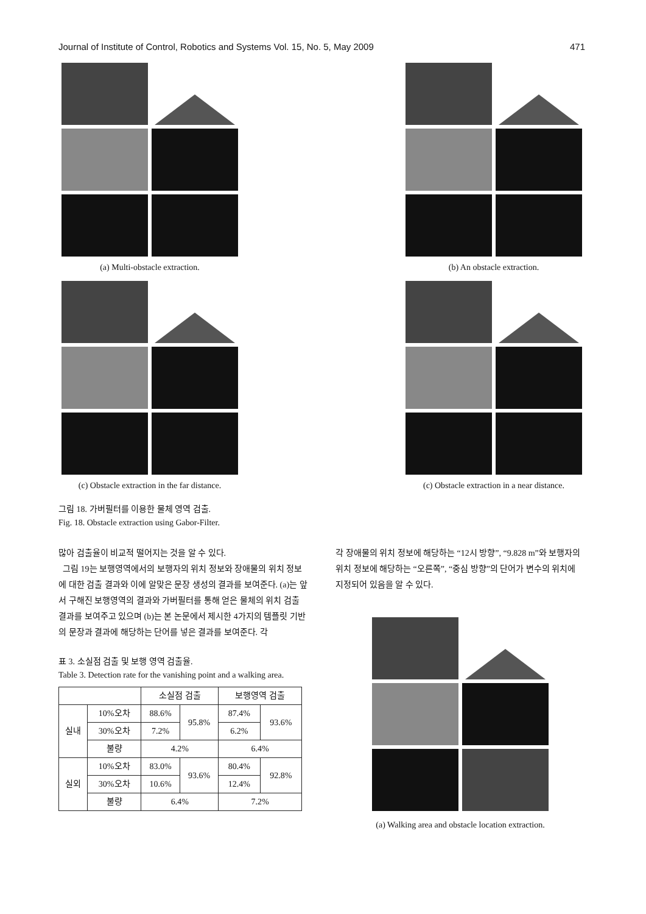Journal of Institute of Control, Robotics and Systems Vol. 15, No. 5, May 2009 471
(a) Multi-obstacle extraction. (b) An obstacle extraction.
(c) Obstacle extraction in the far distance.
(c) Obstacle extraction in a near distance.
그림 18. 가버필터를 이용한 물체 영역 검출.
Fig. 18. Obstacle extraction using Gabor-Filter.
많아 검출율이 비교적 떨어지는 것을 알 수 있다.
그림 19는 보행영역에서의 보행자의 위치 정보와 장애물의 위치 정보에 대한 검출 결과와 이에 알맞은 문장 생성의 결과를 보여준다. (a)는 앞서 구해진 보행영역의 결과와 가버필터를 통해 얻은 물체의 위치 검출 결과를 보여주고 있으며 (b)는 본 논문에서 제시한 4가지의 템플릿 기반의 문장과 결과에 해당하는 단어를 넣은 결과를 보여준다. 각
표 3. 소실점 검출 및 보행 영역 검출율.
Table 3. Detection rate for the vanishing point and a walking area.
| | | 소실점 검출 | | 보행영역 검출 | |
| --- | --- | --- | --- | --- | --- |
| 실내 | 10%오차 | 88.6% | 95.8% | 87.4% | 93.6% |
| | 30%오차 | 7.2% | | 6.2% | |
| | 불량 | 4.2% | | 6.4% | |
| 실외 | 10%오차 | 83.0% | 93.6% | 80.4% | 92.8% |
| | 30%오차 | 10.6% | | 12.4% | |
| | 불량 | 6.4% | | 7.2% | |
각 장애물의 위치 정보에 해당하는 “12시 방향”, “9.828 m”와 보행자의 위치 정보에 해당하는 “오른쪽”, “중심 방향”의 단어가 변수의 위치에 지정되어 있음을 알 수 있다.
(a) Walking area and obstacle location extraction.